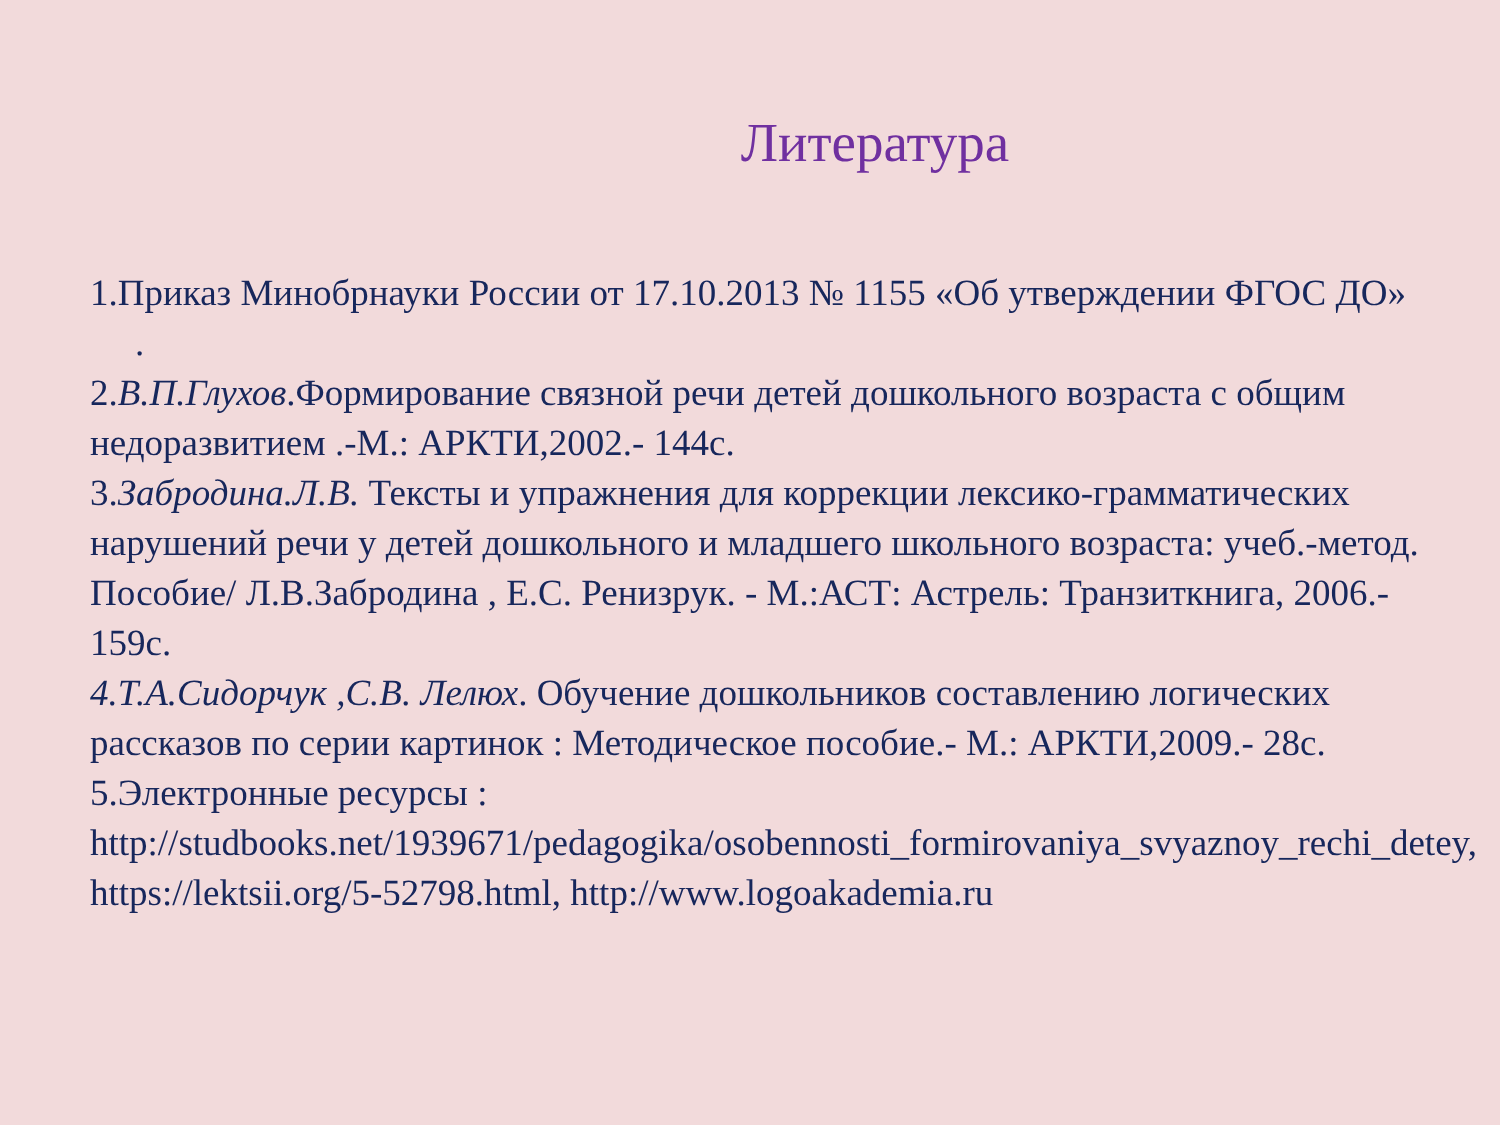Литература
1.Приказ Минобрнауки России от 17.10.2013 № 1155 «Об утверждении ФГОС ДО» .
2.В.П.Глухов.Формирование связной речи детей дошкольного возраста с общим недоразвитием .-М.: АРКТИ,2002.- 144с.
3.Забродина.Л.В. Тексты и упражнения для коррекции лексико-грамматических нарушений речи у детей дошкольного и младшего школьного возраста: учеб.-метод. Пособие/ Л.В.Забродина , Е.С. Ренизрук. - М.:АСТ: Астрель: Транзиткнига, 2006.- 159с.
4.Т.А.Сидорчук ,С.В. Лелюх. Обучение дошкольников составлению логических рассказов по серии картинок : Методическое пособие.- М.: АРКТИ,2009.- 28с.
5.Электронные ресурсы : http://studbooks.net/1939671/pedagogika/osobennosti_formirovaniya_svyaznoy_rechi_detey, https://lektsii.org/5-52798.html, http://www.logoakademia.ru